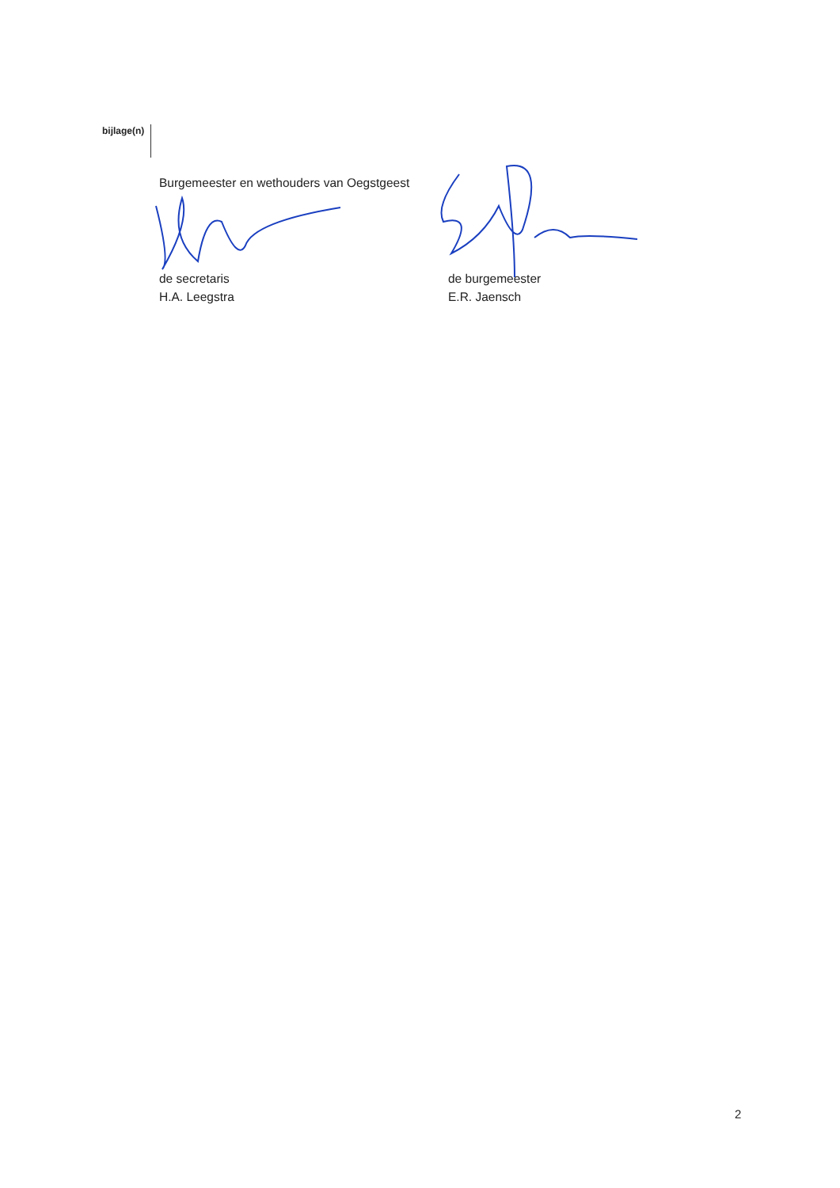bijlage(n)
Burgemeester en wethouders van Oegstgeest
de secretaris
H.A. Leegstra
de burgemeester
E.R. Jaensch
2